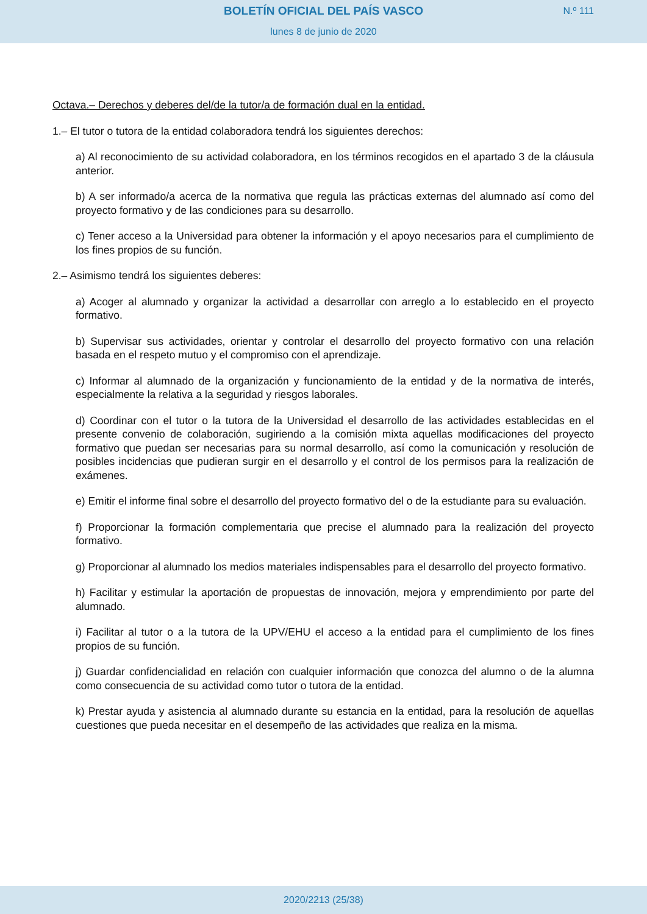BOLETÍN OFICIAL DEL PAÍS VASCO
N.º 111
lunes 8 de junio de 2020
Octava.– Derechos y deberes del/de la tutor/a de formación dual en la entidad.
1.– El tutor o tutora de la entidad colaboradora tendrá los siguientes derechos:
a) Al reconocimiento de su actividad colaboradora, en los términos recogidos en el apartado 3 de la cláusula anterior.
b) A ser informado/a acerca de la normativa que regula las prácticas externas del alumnado así como del proyecto formativo y de las condiciones para su desarrollo.
c) Tener acceso a la Universidad para obtener la información y el apoyo necesarios para el cumplimiento de los fines propios de su función.
2.– Asimismo tendrá los siguientes deberes:
a) Acoger al alumnado y organizar la actividad a desarrollar con arreglo a lo establecido en el proyecto formativo.
b) Supervisar sus actividades, orientar y controlar el desarrollo del proyecto formativo con una relación basada en el respeto mutuo y el compromiso con el aprendizaje.
c) Informar al alumnado de la organización y funcionamiento de la entidad y de la normativa de interés, especialmente la relativa a la seguridad y riesgos laborales.
d) Coordinar con el tutor o la tutora de la Universidad el desarrollo de las actividades establecidas en el presente convenio de colaboración, sugiriendo a la comisión mixta aquellas modificaciones del proyecto formativo que puedan ser necesarias para su normal desarrollo, así como la comunicación y resolución de posibles incidencias que pudieran surgir en el desarrollo y el control de los permisos para la realización de exámenes.
e) Emitir el informe final sobre el desarrollo del proyecto formativo del o de la estudiante para su evaluación.
f) Proporcionar la formación complementaria que precise el alumnado para la realización del proyecto formativo.
g) Proporcionar al alumnado los medios materiales indispensables para el desarrollo del proyecto formativo.
h) Facilitar y estimular la aportación de propuestas de innovación, mejora y emprendimiento por parte del alumnado.
i) Facilitar al tutor o a la tutora de la UPV/EHU el acceso a la entidad para el cumplimiento de los fines propios de su función.
j) Guardar confidencialidad en relación con cualquier información que conozca del alumno o de la alumna como consecuencia de su actividad como tutor o tutora de la entidad.
k) Prestar ayuda y asistencia al alumnado durante su estancia en la entidad, para la resolución de aquellas cuestiones que pueda necesitar en el desempeño de las actividades que realiza en la misma.
2020/2213 (25/38)